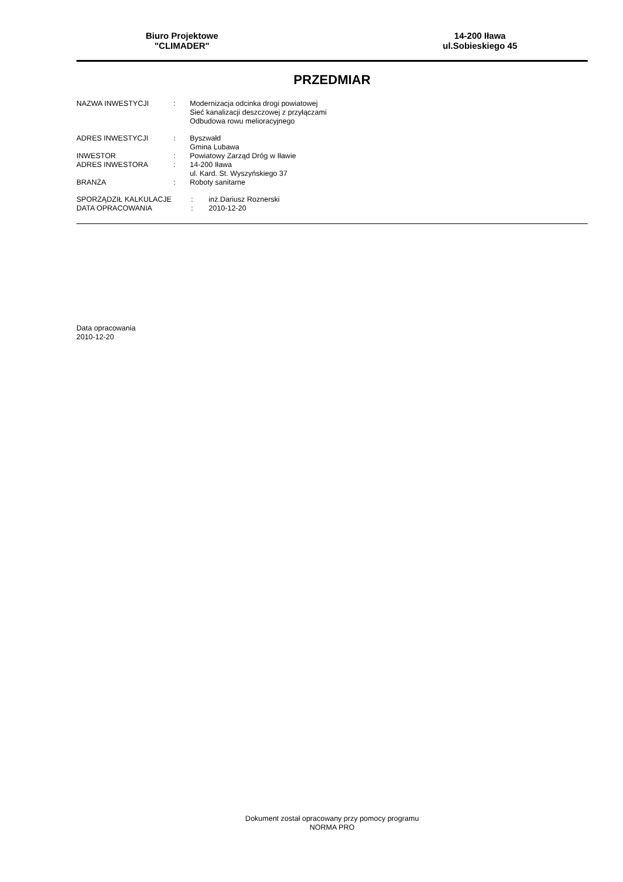Biuro Projektowe
"CLIMADER"
14-200 Iława
ul.Sobieskiego 45
PRZEDMIAR
| NAZWA INWESTYCJI | : | Modernizacja odcinka drogi powiatowej Sieć kanalizacji deszczowej z przyłączami Odbudowa rowu melioracyjnego |
| ADRES INWESTYCJI | : | Byszwałd Gmina Lubawa |
| INWESTOR | : | Powiatowy Zarząd Dróg w Iławie |
| ADRES INWESTORA | : | 14-200 Iława ul. Kard. St. Wyszyńskiego 37 |
| BRANŻA | : | Roboty sanitarne |
| SPORZĄDZIŁ KALKULACJE | : | inż.Dariusz Roznerski |
| DATA OPRACOWANIA | : | 2010-12-20 |
Data opracowania
2010-12-20
Dokument został opracowany przy pomocy programu
NORMA PRO